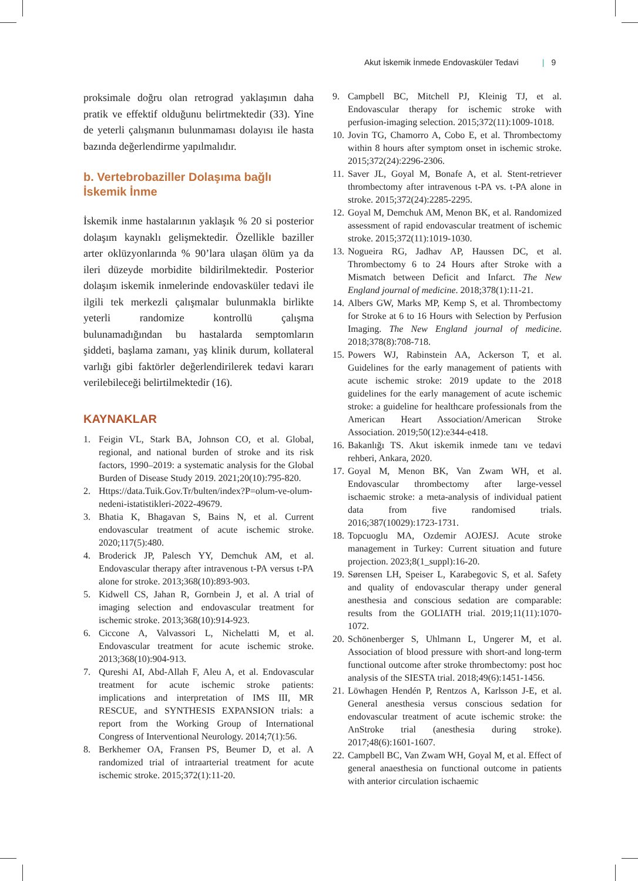Akut İskemik İnmede Endovasküler Tedavi | 9
proksimale doğru olan retrograd yaklaşımın daha pratik ve effektif olduğunu belirtmektedir (33). Yine de yeterli çalışmanın bulunmaması dolayısı ile hasta bazında değerlendirme yapılmalıdır.
b. Vertebrobaziller Dolaşıma bağlı İskemik İnme
İskemik inme hastalarının yaklaşık % 20 si posterior dolaşım kaynaklı gelişmektedir. Özellikle baziller arter oklüzyonlarında % 90’lara ulaşan ölüm ya da ileri düzeyde morbidite bildirilmektedir. Posterior dolaşım iskemik inmelerinde endovasküler tedavi ile ilgili tek merkezli çalışmalar bulunmakla birlikte yeterli randomize kontrollü çalışma bulunamadığından bu hastalarda semptomların şiddeti, başlama zamanı, yaş klinik durum, kollateral varlığı gibi faktörler değerlendirilerek tedavi kararı verilebileceği belirtilmektedir (16).
KAYNAKLAR
1. Feigin VL, Stark BA, Johnson CO, et al. Global, regional, and national burden of stroke and its risk factors, 1990–2019: a systematic analysis for the Global Burden of Disease Study 2019. 2021;20(10):795-820.
2. Https://data.Tuik.Gov.Tr/bulten/index?P=olum-ve-olum-nedeni-istatistikleri-2022-49679.
3. Bhatia K, Bhagavan S, Bains N, et al. Current endovascular treatment of acute ischemic stroke. 2020;117(5):480.
4. Broderick JP, Palesch YY, Demchuk AM, et al. Endovascular therapy after intravenous t-PA versus t-PA alone for stroke. 2013;368(10):893-903.
5. Kidwell CS, Jahan R, Gornbein J, et al. A trial of imaging selection and endovascular treatment for ischemic stroke. 2013;368(10):914-923.
6. Ciccone A, Valvassori L, Nichelatti M, et al. Endovascular treatment for acute ischemic stroke. 2013;368(10):904-913.
7. Qureshi AI, Abd-Allah F, Aleu A, et al. Endovascular treatment for acute ischemic stroke patients: implications and interpretation of IMS III, MR RESCUE, and SYNTHESIS EXPANSION trials: a report from the Working Group of International Congress of Interventional Neurology. 2014;7(1):56.
8. Berkhemer OA, Fransen PS, Beumer D, et al. A randomized trial of intraarterial treatment for acute ischemic stroke. 2015;372(1):11-20.
9. Campbell BC, Mitchell PJ, Kleinig TJ, et al. Endovascular therapy for ischemic stroke with perfusion-imaging selection. 2015;372(11):1009-1018.
10. Jovin TG, Chamorro A, Cobo E, et al. Thrombectomy within 8 hours after symptom onset in ischemic stroke. 2015;372(24):2296-2306.
11. Saver JL, Goyal M, Bonafe A, et al. Stent-retriever thrombectomy after intravenous t-PA vs. t-PA alone in stroke. 2015;372(24):2285-2295.
12. Goyal M, Demchuk AM, Menon BK, et al. Randomized assessment of rapid endovascular treatment of ischemic stroke. 2015;372(11):1019-1030.
13. Nogueira RG, Jadhav AP, Haussen DC, et al. Thrombectomy 6 to 24 Hours after Stroke with a Mismatch between Deficit and Infarct. The New England journal of medicine. 2018;378(1):11-21.
14. Albers GW, Marks MP, Kemp S, et al. Thrombectomy for Stroke at 6 to 16 Hours with Selection by Perfusion Imaging. The New England journal of medicine. 2018;378(8):708-718.
15. Powers WJ, Rabinstein AA, Ackerson T, et al. Guidelines for the early management of patients with acute ischemic stroke: 2019 update to the 2018 guidelines for the early management of acute ischemic stroke: a guideline for healthcare professionals from the American Heart Association/American Stroke Association. 2019;50(12):e344-e418.
16. Bakanlığı TS. Akut iskemik inmede tanı ve tedavi rehberi, Ankara, 2020.
17. Goyal M, Menon BK, Van Zwam WH, et al. Endovascular thrombectomy after large-vessel ischaemic stroke: a meta-analysis of individual patient data from five randomised trials. 2016;387(10029):1723-1731.
18. Topcuoglu MA, Ozdemir AOJESJ. Acute stroke management in Turkey: Current situation and future projection. 2023;8(1_suppl):16-20.
19. Sørensen LH, Speiser L, Karabegovic S, et al. Safety and quality of endovascular therapy under general anesthesia and conscious sedation are comparable: results from the GOLIATH trial. 2019;11(11):1070-1072.
20. Schönenberger S, Uhlmann L, Ungerer M, et al. Association of blood pressure with short-and long-term functional outcome after stroke thrombectomy: post hoc analysis of the SIESTA trial. 2018;49(6):1451-1456.
21. Löwhagen Hendén P, Rentzos A, Karlsson J-E, et al. General anesthesia versus conscious sedation for endovascular treatment of acute ischemic stroke: the AnStroke trial (anesthesia during stroke). 2017;48(6):1601-1607.
22. Campbell BC, Van Zwam WH, Goyal M, et al. Effect of general anaesthesia on functional outcome in patients with anterior circulation ischaemic